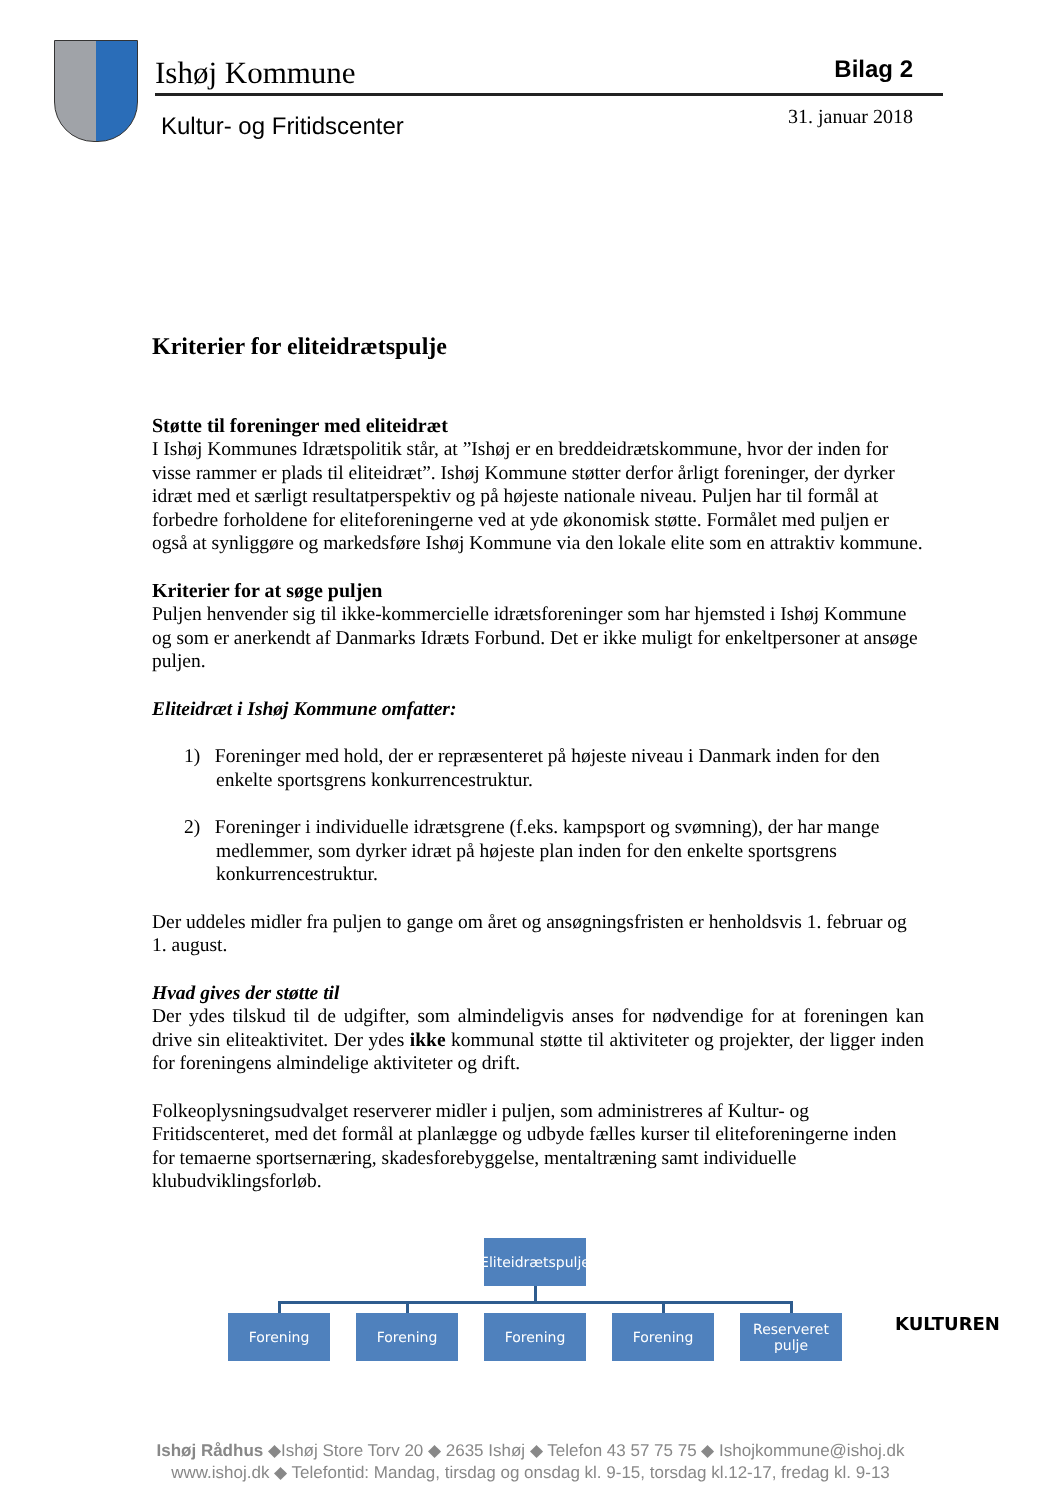Ishøj Kommune Bilag 2
Kultur- og Fritidscenter 31. januar 2018
Kriterier for eliteidrætspulje
Støtte til foreninger med eliteidræt
I Ishøj Kommunes Idrætspolitik står, at ”Ishøj er en breddeidrætskommune, hvor der inden for visse rammer er plads til eliteidræt”. Ishøj Kommune støtter derfor årligt foreninger, der dyrker idræt med et særligt resultatperspektiv og på højeste nationale niveau. Puljen har til formål at forbedre forholdene for eliteforeningerne ved at yde økonomisk støtte. Formålet med puljen er også at synliggøre og markedsføre Ishøj Kommune via den lokale elite som en attraktiv kommune.
Kriterier for at søge puljen
Puljen henvender sig til ikke-kommercielle idrætsforeninger som har hjemsted i Ishøj Kommune og som er anerkendt af Danmarks Idræts Forbund. Det er ikke muligt for enkeltpersoner at ansøge puljen.
Eliteidræt i Ishøj Kommune omfatter:
1) Foreninger med hold, der er repræsenteret på højeste niveau i Danmark inden for den enkelte sportsgrens konkurrencestruktur.
2) Foreninger i individuelle idrætsgrene (f.eks. kampsport og svømning), der har mange medlemmer, som dyrker idræt på højeste plan inden for den enkelte sportsgrens konkurrencestruktur.
Der uddeles midler fra puljen to gange om året og ansøgningsfristen er henholdsvis 1. februar og 1. august.
Hvad gives der støtte til
Der ydes tilskud til de udgifter, som almindeligvis anses for nødvendige for at foreningen kan drive sin eliteaktivitet. Der ydes ikke kommunal støtte til aktiviteter og projekter, der ligger inden for foreningens almindelige aktiviteter og drift.
Folkeoplysningsudvalget reserverer midler i puljen, som administreres af Kultur- og Fritidscenteret, med det formål at planlægge og udbyde fælles kurser til eliteforeningerne inden for temaerne sportsernæring, skadesforebyggelse, mentaltræning samt individuelle klubudviklingsforløb.
Eliteidrætspulje
Forening Forening Forening Forening
Reserveret
pulje
KULTUREN
Ishøj Rådhus ◆Ishøj Store Torv 20 ◆ 2635 Ishøj ◆ Telefon 43 57 75 75 ◆ Ishojkommune@ishoj.dk
www.ishoj.dk ◆ Telefontid: Mandag, tirsdag og onsdag kl. 9-15, torsdag kl.12-17, fredag kl. 9-13